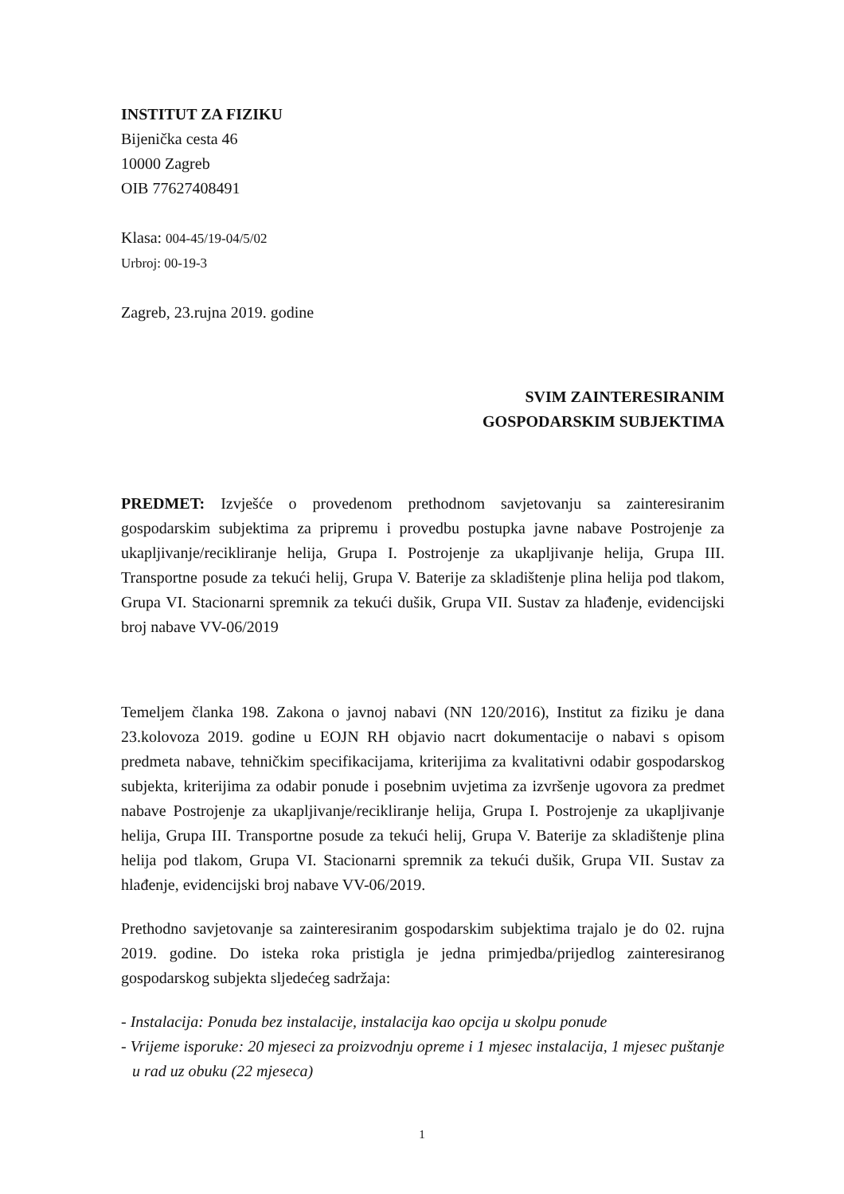INSTITUT ZA FIZIKU
Bijenička cesta 46
10000 Zagreb
OIB 77627408491
Klasa: 004-45/19-04/5/02
Urbroj: 00-19-3
Zagreb, 23.rujna 2019. godine
SVIM ZAINTERESIRANIM
GOSPODARSKIM SUBJEKTIMA
PREDMET: Izvješće o provedenom prethodnom savjetovanju sa zainteresiranim gospodarskim subjektima za pripremu i provedbu postupka javne nabave Postrojenje za ukapljivanje/recikliranje helija, Grupa I. Postrojenje za ukapljivanje helija, Grupa III. Transportne posude za tekući helij, Grupa V. Baterije za skladištenje plina helija pod tlakom, Grupa VI. Stacionarni spremnik za tekući dušik, Grupa VII. Sustav za hlađenje, evidencijski broj nabave VV-06/2019
Temeljem članka 198. Zakona o javnoj nabavi (NN 120/2016), Institut za fiziku je dana 23.kolovoza 2019. godine u EOJN RH objavio nacrt dokumentacije o nabavi s opisom predmeta nabave, tehničkim specifikacijama, kriterijima za kvalitativni odabir gospodarskog subjekta, kriterijima za odabir ponude i posebnim uvjetima za izvršenje ugovora za predmet nabave Postrojenje za ukapljivanje/recikliranje helija, Grupa I. Postrojenje za ukapljivanje helija, Grupa III. Transportne posude za tekući helij, Grupa V. Baterije za skladištenje plina helija pod tlakom, Grupa VI. Stacionarni spremnik za tekući dušik, Grupa VII. Sustav za hlađenje, evidencijski broj nabave VV-06/2019.
Prethodno savjetovanje sa zainteresiranim gospodarskim subjektima trajalo je do 02. rujna 2019. godine. Do isteka roka pristigla je jedna primjedba/prijedlog zainteresiranog gospodarskog subjekta sljedećeg sadržaja:
- Instalacija: Ponuda bez instalacije, instalacija kao opcija u skolpu ponude
- Vrijeme isporuke: 20 mjeseci za proizvodnju opreme i 1 mjesec instalacija, 1 mjesec puštanje u rad uz obuku (22 mjeseca)
1